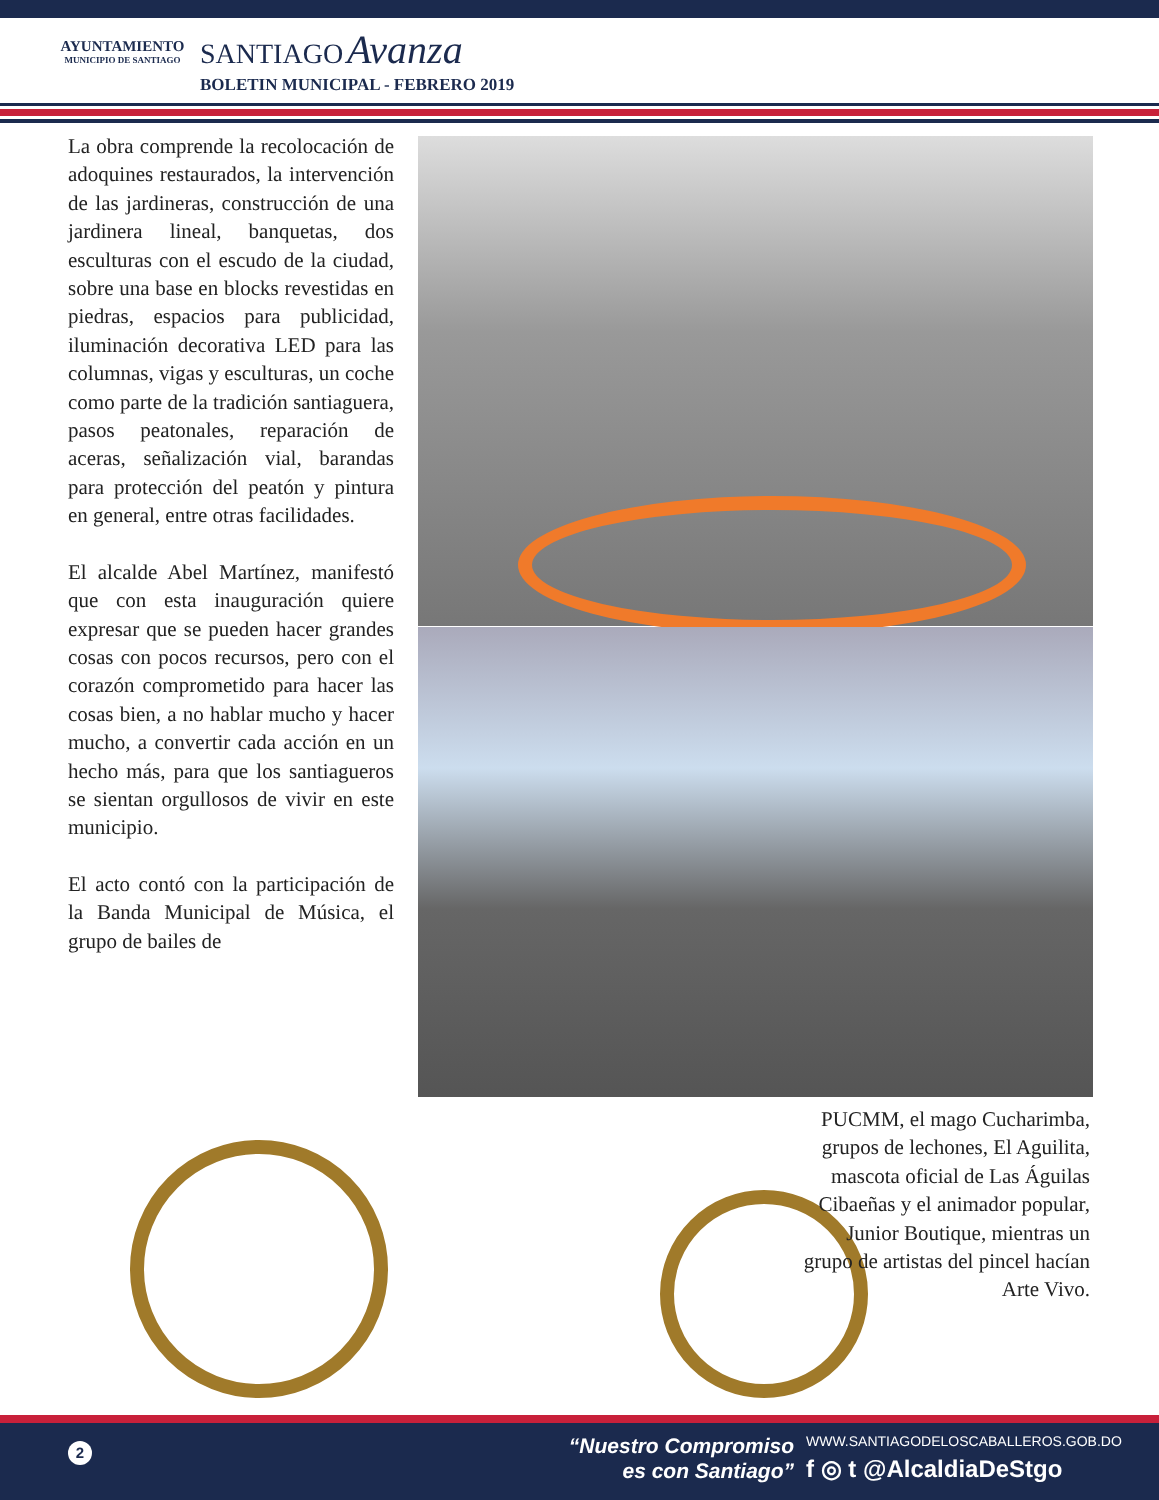AYUNTAMIENTO
MUNICIPIO DE SANTIAGO
SANTIAGO Avanza
BOLETIN MUNICIPAL - FEBRERO 2019
La obra comprende la recolocación de adoquines restaurados, la intervención de las jardineras, construcción de una jardinera lineal, banquetas, dos esculturas con el escudo de la ciudad, sobre una base en blocks revestidas en piedras, espacios para publicidad, iluminación decorativa LED para las columnas, vigas y esculturas, un coche como parte de la tradición santiaguera, pasos peatonales, reparación de aceras, señalización vial, barandas para protección del peatón y pintura en general, entre otras facilidades.
El alcalde Abel Martínez, manifestó que con esta inauguración quiere expresar que se pueden hacer grandes cosas con pocos recursos, pero con el corazón comprometido para hacer las cosas bien, a no hablar mucho y hacer mucho, a convertir cada acción en un hecho más, para que los santiagueros se sientan orgullosos de vivir en este municipio.
El acto contó con la participación de la Banda Municipal de Música, el grupo de bailes de
PUCMM, el mago Cucharimba, grupos de lechones, El Aguilita, mascota oficial de Las Águilas Cibaeñas y el animador popular, Junior Boutique, mientras un grupo de artistas del pincel hacían Arte Vivo.
2
“Nuestro Compromiso
es con Santiago”
WWW.SANTIAGODELOSCABALLEROS.GOB.DO
f ◎ t @AlcaldiaDeStgo